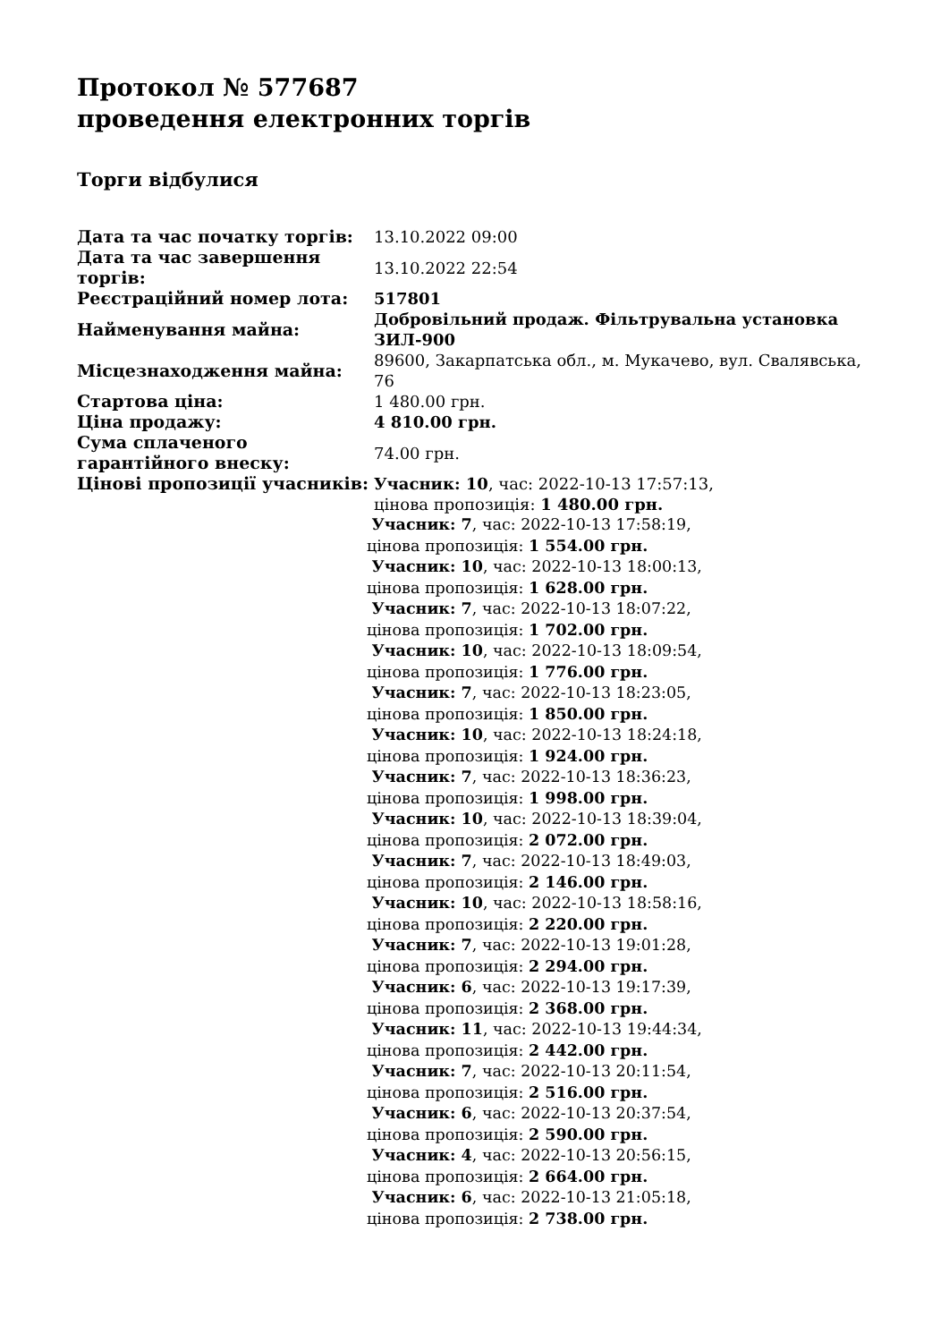Протокол № 577687
проведення електронних торгів
Торги відбулися
| Дата та час початку торгів: | 13.10.2022 09:00 |
| Дата та час завершення торгів: | 13.10.2022 22:54 |
| Реєстраційний номер лота: | 517801 |
| Найменування майна: | Добровільний продаж. Фільтрувальна установка ЗИЛ-900 |
| Місцезнаходження майна: | 89600, Закарпатська обл., м. Мукачево, вул. Свалявська, 76 |
| Стартова ціна: | 1 480.00 грн. |
| Ціна продажу: | 4 810.00 грн. |
| Сума сплаченого гарантійного внеску: | 74.00 грн. |
| Цінові пропозиції учасників: | Учасник: 10 , час: 2022-10-13 17:57:13, цінова пропозиція: 1 480.00 грн. Учасник: 7 , час: 2022-10-13 17:58:19, цінова пропозиція: 1 554.00 грн. Учасник: 10 , час: 2022-10-13 18:00:13, цінова пропозиція: 1 628.00 грн. Учасник: 7 , час: 2022-10-13 18:07:22, цінова пропозиція: 1 702.00 грн. Учасник: 10 , час: 2022-10-13 18:09:54, цінова пропозиція: 1 776.00 грн. Учасник: 7 , час: 2022-10-13 18:23:05, цінова пропозиція: 1 850.00 грн. Учасник: 10 , час: 2022-10-13 18:24:18, цінова пропозиція: 1 924.00 грн. Учасник: 7 , час: 2022-10-13 18:36:23, цінова пропозиція: 1 998.00 грн. Учасник: 10 , час: 2022-10-13 18:39:04, цінова пропозиція: 2 072.00 грн. Учасник: 7 , час: 2022-10-13 18:49:03, цінова пропозиція: 2 146.00 грн. Учасник: 10 , час: 2022-10-13 18:58:16, цінова пропозиція: 2 220.00 грн. Учасник: 7 , час: 2022-10-13 19:01:28, цінова пропозиція: 2 294.00 грн. Учасник: 6 , час: 2022-10-13 19:17:39, цінова пропозиція: 2 368.00 грн. Учасник: 11 , час: 2022-10-13 19:44:34, цінова пропозиція: 2 442.00 грн. Учасник: 7 , час: 2022-10-13 20:11:54, цінова пропозиція: 2 516.00 грн. Учасник: 6 , час: 2022-10-13 20:37:54, цінова пропозиція: 2 590.00 грн. Учасник: 4 , час: 2022-10-13 20:56:15, цінова пропозиція: 2 664.00 грн. Учасник: 6 , час: 2022-10-13 21:05:18, цінова пропозиція: 2 738.00 грн. |